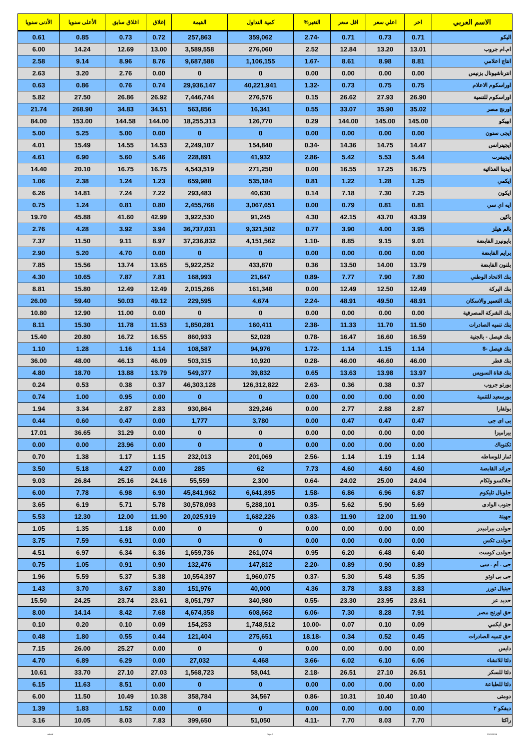| الاسم العربي | اخر | اعلي سعر | اقل سعر | التغير% | كمية التداول | القيمة | إغلاق | اغلاق سابق | الأعلى سنويا | الأدنى سنويا |
| --- | --- | --- | --- | --- | --- | --- | --- | --- | --- | --- |
| اليكو | 0.71 | 0.73 | 0.71 | -2.74 | 359,062 | 257,863 | 0.72 | 0.73 | 0.85 | 0.61 |
| ام.ام جروب | 13.01 | 13.20 | 12.84 | 2.52 | 276,060 | 3,589,558 | 13.00 | 12.69 | 14.24 | 6.00 |
| انتاج اعلامي | 8.81 | 8.98 | 8.61 | -1.67 | 1,106,155 | 9,687,588 | 8.76 | 8.96 | 9.14 | 2.58 |
| انترناشيونال بزنيس | 0.00 | 0.00 | 0.00 | 0.00 | 0 | 0 | 0.00 | 2.76 | 3.20 | 2.63 |
| اوراسكوم الاعلام | 0.75 | 0.75 | 0.73 | -1.32 | 40,221,941 | 29,936,147 | 0.74 | 0.76 | 0.86 | 0.63 |
| اوراسكوم للتنمية | 26.90 | 27.93 | 26.62 | 0.15 | 276,576 | 7,446,744 | 26.92 | 26.86 | 27.50 | 5.82 |
| اورنج مصر | 35.02 | 35.90 | 33.07 | 0.55 | 16,341 | 563,856 | 34.51 | 34.83 | 268.90 | 21.74 |
| ابيبكو | 145.00 | 145.00 | 144.00 | 0.29 | 126,770 | 18,255,313 | 144.00 | 144.58 | 153.00 | 84.00 |
| ايجى ستون | 0.00 | 0.00 | 0.00 | 0.00 | 0 | 0 | 0.00 | 5.00 | 5.25 | 5.00 |
| ايجيترانس | 14.47 | 14.75 | 14.36 | -0.34 | 154,840 | 2,249,107 | 14.53 | 14.55 | 15.49 | 4.01 |
| ايجيفرت | 5.44 | 5.53 | 5.42 | -2.86 | 41,932 | 228,891 | 5.46 | 5.60 | 6.90 | 4.61 |
| ايديتا الغذائية | 16.75 | 17.25 | 16.55 | 0.00 | 271,250 | 4,543,519 | 16.75 | 16.75 | 20.10 | 14.40 |
| ايكمي | 1.25 | 1.28 | 1.22 | 0.81 | 535,184 | 659,988 | 1.23 | 1.24 | 2.38 | 1.06 |
| ايكون | 7.25 | 7.30 | 7.18 | 0.14 | 40,630 | 293,483 | 7.22 | 7.24 | 14.81 | 6.26 |
| ايه اي سي | 0.81 | 0.81 | 0.79 | 0.00 | 3,067,651 | 2,455,768 | 0.80 | 0.81 | 1.24 | 0.75 |
| باكين | 43.39 | 43.70 | 42.15 | 4.30 | 91,245 | 3,922,530 | 42.99 | 41.60 | 45.88 | 19.70 |
| بالم هيلز | 3.95 | 4.00 | 3.90 | 0.77 | 9,321,502 | 36,737,031 | 3.94 | 3.92 | 4.28 | 2.76 |
| بايونيرز القابضة | 9.01 | 9.15 | 8.85 | -1.10 | 4,151,562 | 37,236,832 | 8.97 | 9.11 | 11.50 | 7.37 |
| برايم القابضة | 0.00 | 0.00 | 0.00 | 0.00 | 0 | 0 | 0.00 | 4.70 | 5.20 | 2.90 |
| بلتون القابضة | 13.79 | 14.00 | 13.50 | 0.36 | 433,870 | 5,922,252 | 13.65 | 13.74 | 15.56 | 7.85 |
| بنك الاتحاد الوطني | 7.80 | 7.90 | 7.77 | -0.89 | 21,647 | 168,993 | 7.81 | 7.87 | 10.65 | 4.30 |
| بنك البركة | 12.49 | 12.50 | 12.49 | 0.00 | 161,348 | 2,015,266 | 12.49 | 12.49 | 15.80 | 8.81 |
| بنك التعمير والاسكان | 48.91 | 49.50 | 48.91 | -2.24 | 4,674 | 229,595 | 49.12 | 50.03 | 59.40 | 26.00 |
| بنك الشركة المصرفية | 0.00 | 0.00 | 0.00 | 0.00 | 0 | 0 | 0.00 | 11.00 | 12.90 | 10.80 |
| بنك تنميه الصادرات | 11.50 | 11.70 | 11.33 | -2.38 | 160,411 | 1,850,281 | 11.53 | 11.78 | 15.30 | 8.11 |
| بنك فيصل - بالجنية | 16.59 | 16.60 | 16.47 | -0.78 | 52,028 | 860,933 | 16.55 | 16.72 | 20.80 | 15.40 |
| بنك فيصل -$ | 1.14 | 1.15 | 1.14 | -1.72 | 94,976 | 108,587 | 1.14 | 1.16 | 1.28 | 1.10 |
| بنك قطر | 46.00 | 46.60 | 46.00 | -0.28 | 10,920 | 503,315 | 46.09 | 46.13 | 48.00 | 36.00 |
| بنك قناة السويس | 13.97 | 13.98 | 13.63 | 0.65 | 39,832 | 549,377 | 13.79 | 13.88 | 18.70 | 4.80 |
| بورتو جروب | 0.37 | 0.38 | 0.36 | -2.63 | 126,312,822 | 46,303,128 | 0.37 | 0.38 | 0.53 | 0.24 |
| بورسعيد للتنمية | 0.00 | 0.00 | 0.00 | 0.00 | 0 | 0 | 0.00 | 0.95 | 1.00 | 0.74 |
| بولفارا | 2.87 | 2.88 | 2.77 | 0.00 | 329,246 | 930,864 | 2.83 | 2.87 | 3.34 | 1.94 |
| بى اى جى | 0.47 | 0.47 | 0.47 | 0.00 | 3,780 | 1,777 | 0.00 | 0.47 | 0.60 | 0.44 |
| بيراميزا | 0.00 | 0.00 | 0.00 | 0.00 | 0 | 0 | 0.00 | 31.29 | 36.65 | 17.01 |
| تكنوباك | 0.00 | 0.00 | 0.00 | 0.00 | 0 | 0 | 0.00 | 23.96 | 0.00 | 0.00 |
| ثمار للوساطه | 1.14 | 1.19 | 1.14 | -2.56 | 201,069 | 232,013 | 1.15 | 1.17 | 1.38 | 0.70 |
| جراند القابضة | 4.60 | 4.60 | 4.60 | 7.73 | 62 | 285 | 0.00 | 4.27 | 5.18 | 3.50 |
| جلاكسو ولكام | 24.04 | 25.00 | 24.02 | -0.64 | 2,300 | 55,559 | 24.16 | 25.16 | 26.84 | 9.03 |
| جلوبال تليكوم | 6.87 | 6.96 | 6.86 | -1.58 | 6,641,895 | 45,841,962 | 6.90 | 6.98 | 7.78 | 6.00 |
| جنوب الوادى | 5.69 | 5.90 | 5.62 | -0.35 | 5,288,101 | 30,578,093 | 5.78 | 5.71 | 6.19 | 3.65 |
| جهينة | 11.90 | 12.00 | 11.90 | -0.83 | 1,682,226 | 20,025,919 | 11.90 | 12.00 | 12.30 | 5.53 |
| جولدن بيراميدز | 0.00 | 0.00 | 0.00 | 0.00 | 0 | 0 | 0.00 | 1.18 | 1.35 | 1.05 |
| جولدن تكس | 0.00 | 0.00 | 0.00 | 0.00 | 0 | 0 | 0.00 | 6.91 | 7.59 | 3.75 |
| جولدن كوست | 6.40 | 6.48 | 6.20 | 0.95 | 261,074 | 1,659,736 | 6.36 | 6.34 | 6.97 | 4.51 |
| جى . أم . سى | 0.89 | 0.90 | 0.89 | -2.20 | 147,812 | 132,476 | 0.90 | 0.91 | 1.05 | 0.75 |
| جى بى اوتو | 5.35 | 5.48 | 5.30 | -0.37 | 1,960,075 | 10,554,397 | 5.38 | 5.37 | 5.59 | 1.96 |
| جينيال تورز | 3.83 | 3.83 | 3.78 | 4.36 | 40,000 | 151,976 | 3.80 | 3.67 | 3.70 | 1.43 |
| حديد عز | 23.61 | 23.95 | 23.30 | -0.55 | 340,980 | 8,051,797 | 23.61 | 23.74 | 24.25 | 15.50 |
| حق اورنج مصر | 7.91 | 8.28 | 7.30 | -6.06 | 608,662 | 4,674,358 | 7.68 | 8.42 | 14.14 | 8.00 |
| حق ايكمي | 0.09 | 0.10 | 0.07 | -10.00 | 1,748,512 | 154,253 | 0.09 | 0.10 | 0.20 | 0.10 |
| حق تنميه الصادرات | 0.45 | 0.52 | 0.34 | -18.18 | 275,651 | 121,404 | 0.44 | 0.55 | 1.80 | 0.48 |
| دايس | 0.00 | 0.00 | 0.00 | 0.00 | 0 | 0 | 0.00 | 25.27 | 26.00 | 7.15 |
| دلتا للانشاء | 6.06 | 6.10 | 6.02 | -3.66 | 4,468 | 27,032 | 0.00 | 6.29 | 6.89 | 4.70 |
| دلتا للسكر | 26.51 | 27.10 | 26.51 | -2.18 | 58,041 | 1,568,723 | 27.03 | 27.10 | 33.70 | 10.61 |
| دلتا للطباعة | 0.00 | 0.00 | 0.00 | 0.00 | 0 | 0 | 0.00 | 8.51 | 11.63 | 6.15 |
| دومتى | 10.40 | 10.40 | 10.31 | -0.86 | 34,567 | 358,784 | 10.38 | 10.49 | 11.50 | 6.00 |
| ديفكو ٢ | 0.00 | 0.00 | 0.00 | 0.00 | 0 | 0 | 0.00 | 1.52 | 1.83 | 1.39 |
| راكتا | 7.70 | 8.03 | 7.70 | -4.11 | 51,050 | 399,650 | 7.83 | 8.03 | 10.05 | 3.16 |
ashraf Page 3 22/01/2018